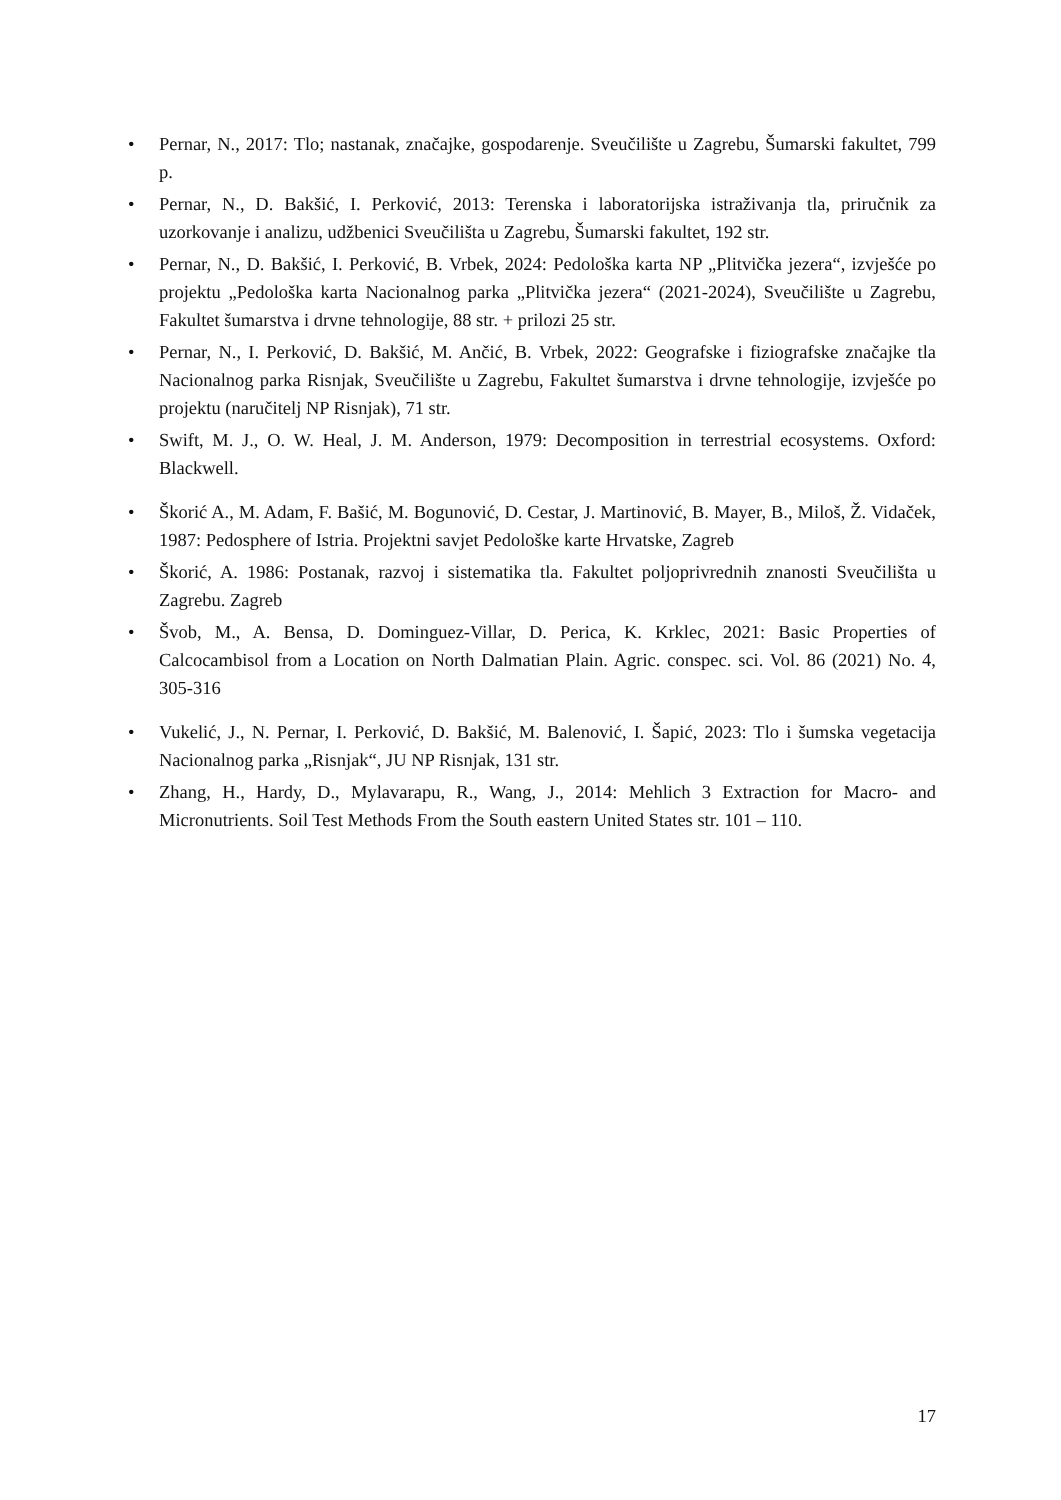• Pernar, N., 2017: Tlo; nastanak, značajke, gospodarenje. Sveučilište u Zagrebu, Šumarski fakultet, 799 p.
• Pernar, N., D. Bakšić, I. Perković, 2013: Terenska i laboratorijska istraživanja tla, priručnik za uzorkovanje i analizu, udžbenici Sveučilišta u Zagrebu, Šumarski fakultet, 192 str.
• Pernar, N., D. Bakšić, I. Perković, B. Vrbek, 2024: Pedološka karta NP „Plitvička jezera“, izvješće po projektu „Pedološka karta Nacionalnog parka „Plitvička jezera“ (2021-2024), Sveučilište u Zagrebu, Fakultet šumarstva i drvne tehnologije, 88 str. + prilozi 25 str.
• Pernar, N., I. Perković, D. Bakšić, M. Ančić, B. Vrbek, 2022: Geografske i fiziografske značajke tla Nacionalnog parka Risnjak, Sveučilište u Zagrebu, Fakultet šumarstva i drvne tehnologije, izvješće po projektu (naručitelj NP Risnjak), 71 str.
• Swift, M. J., O. W. Heal, J. M. Anderson, 1979: Decomposition in terrestrial ecosystems. Oxford: Blackwell.
• Škorić A., M. Adam, F. Bašić, M. Bogunović, D. Cestar, J. Martinović, B. Mayer, B., Miloš, Ž. Vidaček, 1987: Pedosphere of Istria. Projektni savjet Pedološke karte Hrvatske, Zagreb
• Škorić, A. 1986: Postanak, razvoj i sistematika tla. Fakultet poljoprivrednih znanosti Sveučilišta u Zagrebu. Zagreb
• Švob, M., A. Bensa, D. Dominguez-Villar, D. Perica, K. Krklec, 2021: Basic Properties of Calcocambisol from a Location on North Dalmatian Plain. Agric. conspec. sci. Vol. 86 (2021) No. 4, 305-316
• Vukelić, J., N. Pernar, I. Perković, D. Bakšić, M. Balenović, I. Šapić, 2023: Tlo i šumska vegetacija Nacionalnog parka „Risnjak“, JU NP Risnjak, 131 str.
• Zhang, H., Hardy, D., Mylavarapu, R., Wang, J., 2014: Mehlich 3 Extraction for Macro- and Micronutrients. Soil Test Methods From the South eastern United States str. 101 – 110.
17